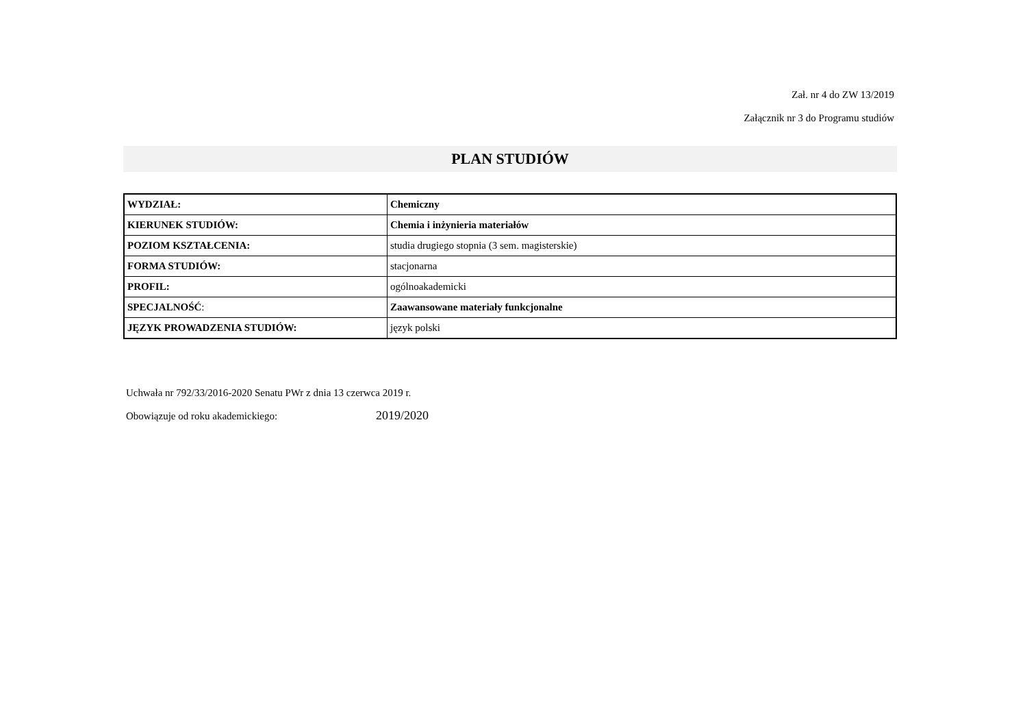Zał. nr 4 do ZW 13/2019
Załącznik nr 3 do Programu studiów
PLAN STUDIÓW
| WYDZIAŁ: | Chemiczny |
| KIERUNEK STUDIÓW: | Chemia i inżynieria materiałów |
| POZIOM KSZTAŁCENIA: | studia drugiego stopnia (3 sem. magisterskie) |
| FORMA STUDIÓW: | stacjonarna |
| PROFIL: | ogólnoakademicki |
| SPECJALNOŚĆ : | Zaawansowane materiały funkcjonalne |
| JĘZYK PROWADZENIA STUDIÓW: | język polski |
Uchwała nr 792/33/2016-2020 Senatu PWr z dnia 13 czerwca 2019 r.
Obowiązuje od roku akademickiego: 2019/2020